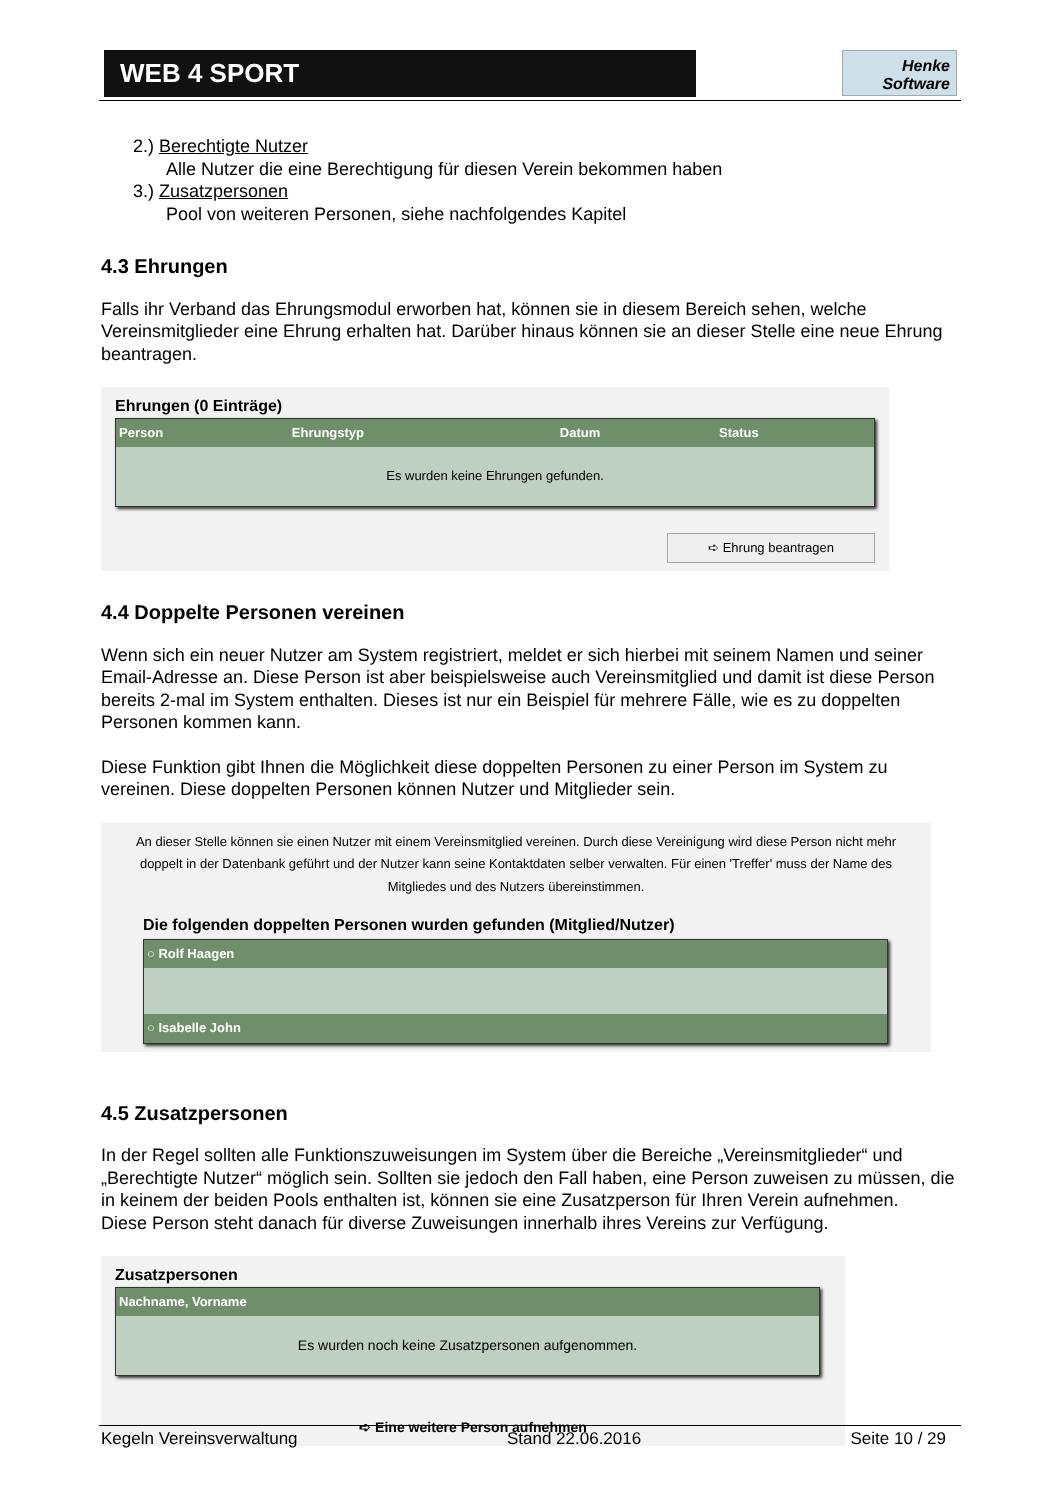WEB 4 SPORT
Henke Software
2.) Berechtigte Nutzer
Alle Nutzer die eine Berechtigung für diesen Verein bekommen haben
3.) Zusatzpersonen
Pool von weiteren Personen, siehe nachfolgendes Kapitel
4.3 Ehrungen
Falls ihr Verband das Ehrungsmodul erworben hat, können sie in diesem Bereich sehen, welche Vereinsmitglieder eine Ehrung erhalten hat. Darüber hinaus können sie an dieser Stelle eine neue Ehrung beantragen.
Ehrungen (0 Einträge)
| Person | Ehrungstyp | Datum | Status |
| --- | --- | --- | --- |
| Es wurden keine Ehrungen gefunden. | | | |
➪ Ehrung beantragen
4.4 Doppelte Personen vereinen
Wenn sich ein neuer Nutzer am System registriert, meldet er sich hierbei mit seinem Namen und seiner Email-Adresse an. Diese Person ist aber beispielsweise auch Vereinsmitglied und damit ist diese Person bereits 2-mal im System enthalten. Dieses ist nur ein Beispiel für mehrere Fälle, wie es zu doppelten Personen kommen kann.
Diese Funktion gibt Ihnen die Möglichkeit diese doppelten Personen zu einer Person im System zu vereinen. Diese doppelten Personen können Nutzer und Mitglieder sein.
An dieser Stelle können sie einen Nutzer mit einem Vereinsmitglied vereinen. Durch diese Vereinigung wird diese Person nicht mehr doppelt in der Datenbank geführt und der Nutzer kann seine Kontaktdaten selber verwalten. Für einen 'Treffer' muss der Name des Mitgliedes und des Nutzers übereinstimmen.
Die folgenden doppelten Personen wurden gefunden (Mitglied/Nutzer)
| ○ Rolf Haagen |
| --- |
| ○ Isabelle John |
4.5 Zusatzpersonen
In der Regel sollten alle Funktionszuweisungen im System über die Bereiche „Vereinsmitglieder“ und „Berechtigte Nutzer“ möglich sein. Sollten sie jedoch den Fall haben, eine Person zuweisen zu müssen, die in keinem der beiden Pools enthalten ist, können sie eine Zusatzperson für Ihren Verein aufnehmen.
Diese Person steht danach für diverse Zuweisungen innerhalb ihres Vereins zur Verfügung.
Zusatzpersonen
| Nachname, Vorname |
| --- |
| Es wurden noch keine Zusatzpersonen aufgenommen. |
➪ Eine weitere Person aufnehmen
Kegeln Vereinsverwaltung Stand 22.06.2016 Seite 10 / 29